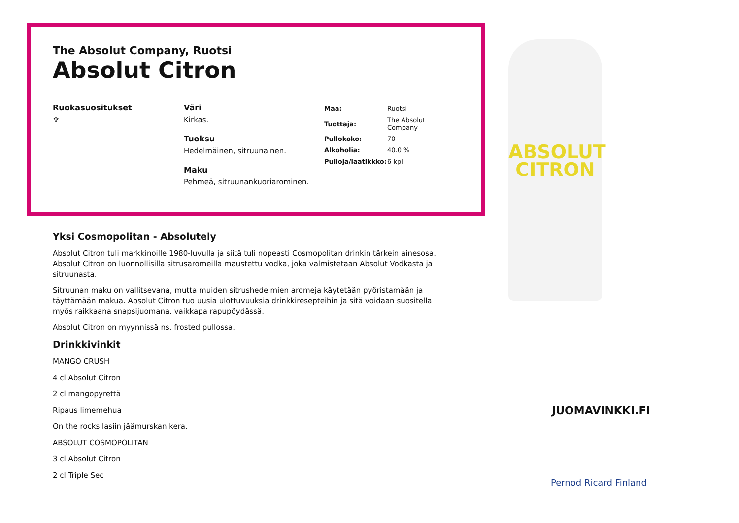The Absolut Company, Ruotsi
Absolut Citron
Ruokasuositukset
♆
Väri
Kirkas.
Tuoksu
Hedelmäinen, sitruunainen.
Maku
Pehmeä, sitruunankuoriarominen.
| Maa: | Ruotsi |
| Tuottaja: | The Absolut Company |
| Pullokoko: | 70 |
| Alkoholia: | 40.0 % |
| Pulloja/laatikkko: | 6 kpl |
Yksi Cosmopolitan - Absolutely
Absolut Citron tuli markkinoille 1980-luvulla ja siitä tuli nopeasti Cosmopolitan drinkin tärkein ainesosa. Absolut Citron on luonnollisilla sitrusaromeilla maustettu vodka, joka valmistetaan Absolut Vodkasta ja sitruunasta.
Sitruunan maku on vallitsevana, mutta muiden sitrushedelmien aromeja käytetään pyöristamään ja täyttämään makua. Absolut Citron tuo uusia ulottuvuuksia drinkkiresepteihin ja sitä voidaan suositella myös raikkaana snapsijuomana, vaikkapa rapupöydässä.
Absolut Citron on myynnissä ns. frosted pullossa.
Drinkkivinkit
MANGO CRUSH
4 cl Absolut Citron
2 cl mangopyrettä
Ripaus limemehua
On the rocks lasiin jäämurskan kera.
ABSOLUT COSMOPOLITAN
3 cl Absolut Citron
2 cl Triple Sec
ABSOLUT
CITRON
JUOMAVINKKI.FI
Pernod Ricard Finland